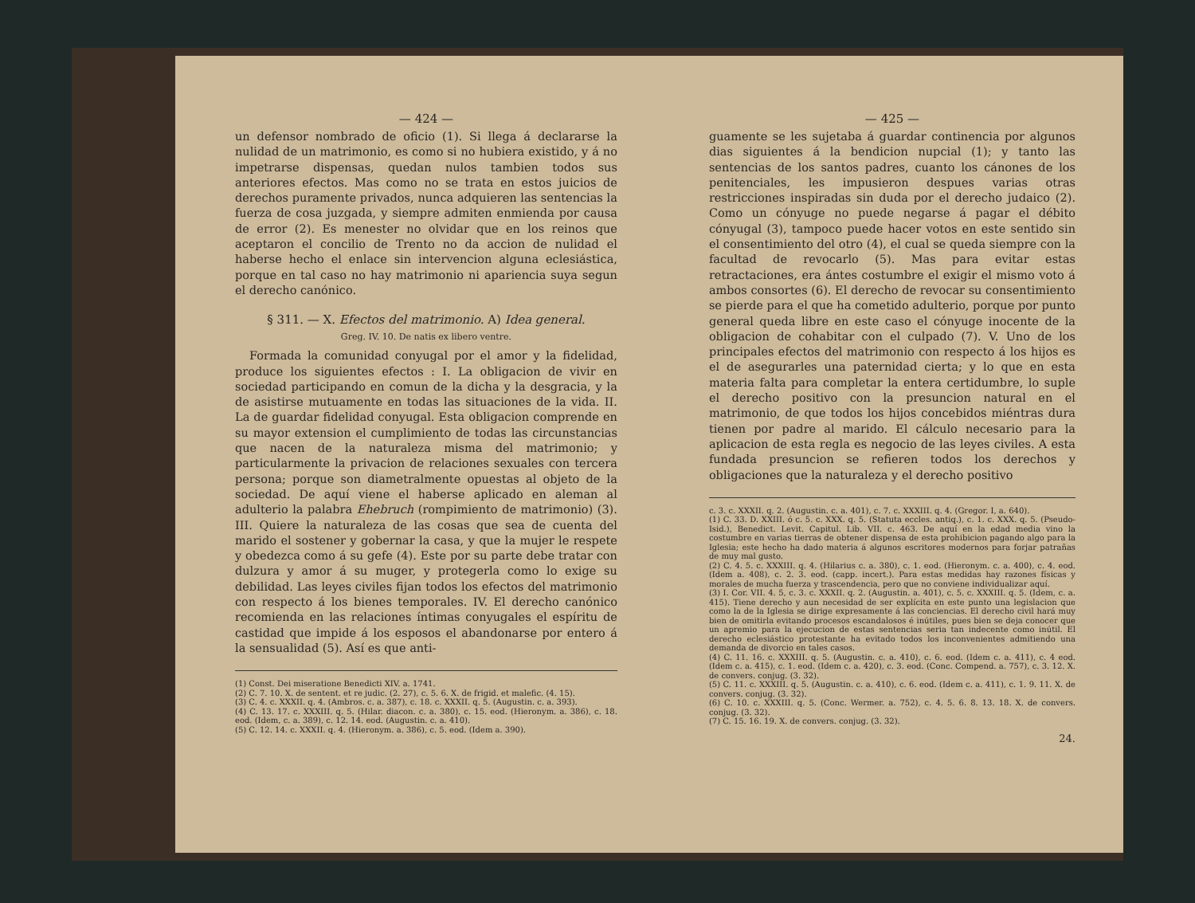— 424 —
un defensor nombrado de oficio (1). Si llega á declararse la nulidad de un matrimonio, es como si no hubiera existido, y á no impetrarse dispensas, quedan nulos tambien todos sus anteriores efectos. Mas como no se trata en estos juicios de derechos puramente privados, nunca adquieren las sentencias la fuerza de cosa juzgada, y siempre admiten enmienda por causa de error (2). Es menester no olvidar que en los reinos que aceptaron el concilio de Trento no da accion de nulidad el haberse hecho el enlace sin intervencion alguna eclesiástica, porque en tal caso no hay matrimonio ni apariencia suya segun el derecho canónico.
§ 311. — X. Efectos del matrimonio. A) Idea general.
Greg. IV. 10. De natis ex libero ventre.
Formada la comunidad conyugal por el amor y la fidelidad, produce los siguientes efectos : I. La obligacion de vivir en sociedad participando en comun de la dicha y la desgracia, y la de asistirse mutuamente en todas las situaciones de la vida. II. La de guardar fidelidad conyugal. Esta obligacion comprende en su mayor extension el cumplimiento de todas las circunstancias que nacen de la naturaleza misma del matrimonio; y particularmente la privacion de relaciones sexuales con tercera persona; porque son diametralmente opuestas al objeto de la sociedad. De aquí viene el haberse aplicado en aleman al adulterio la palabra Ehebruch (rompimiento de matrimonio) (3). III. Quiere la naturaleza de las cosas que sea de cuenta del marido el sostener y gobernar la casa, y que la mujer le respete y obedezca como á su gefe (4). Este por su parte debe tratar con dulzura y amor á su muger, y protegerla como lo exige su debilidad. Las leyes civiles fijan todos los efectos del matrimonio con respecto á los bienes temporales. IV. El derecho canónico recomienda en las relaciones íntimas conyugales el espíritu de castidad que impide á los esposos el abandonarse por entero á la sensualidad (5). Así es que anti-
(1) Const. Dei miseratione Benedicti XIV. a. 1741.
(2) C. 7. 10. X. de sentent. et re judic. (2. 27), c. 5. 6. X. de frigid. et malefic. (4. 15).
(3) C. 4. c. XXXII. q. 4. (Ambros. c. a. 387), c. 18. c. XXXII. q. 5. (Augustin. c. a. 393).
(4) C. 13. 17. c. XXXIII. q. 5. (Hilar. diacon. c. a. 380), c. 15. eod. (Hieronym. a. 386), c. 18. eod. (Idem, c. a. 389), c. 12. 14. eod. (Augustin. c. a. 410).
(5) C. 12. 14. c. XXXII. q. 4. (Hieronym. a. 386), c. 5. eod. (Idem a. 390).
— 425 —
guamente se les sujetaba á guardar continencia por algunos dias siguientes á la bendicion nupcial (1); y tanto las sentencias de los santos padres, cuanto los cánones de los penitenciales, les impusieron despues varias otras restricciones inspiradas sin duda por el derecho judaico (2). Como un cónyuge no puede negarse á pagar el débito cónyugal (3), tampoco puede hacer votos en este sentido sin el consentimiento del otro (4), el cual se queda siempre con la facultad de revocarlo (5). Mas para evitar estas retractaciones, era ántes costumbre el exigir el mismo voto á ambos consortes (6). El derecho de revocar su consentimiento se pierde para el que ha cometido adulterio, porque por punto general queda libre en este caso el cónyuge inocente de la obligacion de cohabitar con el culpado (7). V. Uno de los principales efectos del matrimonio con respecto á los hijos es el de asegurarles una paternidad cierta; y lo que en esta materia falta para completar la entera certidumbre, lo suple el derecho positivo con la presuncion natural en el matrimonio, de que todos los hijos concebidos miéntras dura tienen por padre al marido. El cálculo necesario para la aplicacion de esta regla es negocio de las leyes civiles. A esta fundada presuncion se refieren todos los derechos y obligaciones que la naturaleza y el derecho positivo
c. 3. c. XXXII. q. 2. (Augustin. c. a. 401), c. 7. c. XXXIII. q. 4. (Gregor. I, a. 640).
(1) C. 33. D. XXIII. ó c. 5. c. XXX. q. 5. (Statuta eccles. antiq.), c. 1. c. XXX. q. 5. (Pseudo-Isid.), Benedict. Levit. Capitul. Lib. VII. c. 463. De aquí en la edad media vino la costumbre en varias tierras de obtener dispensa de esta prohibicion pagando algo para la Iglesia; este hecho ha dado materia á algunos escritores modernos para forjar patrañas de muy mal gusto.
(2) C. 4. 5. c. XXXIII. q. 4. (Hilarius c. a. 380), c. 1. eod. (Hieronym. c. a. 400), c. 4. eod. (Idem a. 408), c. 2. 3. eod. (capp. incert.). Para estas medidas hay razones físicas y morales de mucha fuerza y trascendencia, pero que no conviene individualizar aquí.
(3) I. Cor. VII. 4. 5, c. 3. c. XXXII. q. 2. (Augustin. a. 401), c. 5. c. XXXIII. q. 5. (Idem, c. a. 415). Tiene derecho y aun necesidad de ser explícita en este punto una legislacion que como la de la Iglesia se dirige expresamente á las conciencias. El derecho civil hará muy bien de omitirla evitando procesos escandalosos é inútiles, pues bien se deja conocer que un apremio para la ejecucion de estas sentencias seria tan indecente como inútil. El derecho eclesiástico protestante ha evitado todos los inconvenientes admitiendo una demanda de divorcio en tales casos.
(4) C. 11. 16. c. XXXIII. q. 5. (Augustin. c. a. 410), c. 6. eod. (Idem c. a. 411), c. 4 eod. (Idem c. a. 415), c. 1. eod. (Idem c. a. 420), c. 3. eod. (Conc. Compend. a. 757), c. 3. 12. X. de convers. conjug. (3. 32).
(5) C. 11. c. XXXIII. q. 5. (Augustin. c. a. 410), c. 6. eod. (Idem c. a. 411), c. 1. 9. 11. X. de convers. conjug. (3. 32).
(6) C. 10. c. XXXIII. q. 5. (Conc. Wermer. a. 752), c. 4. 5. 6. 8. 13. 18. X. de convers. conjug. (3. 32).
(7) C. 15. 16. 19. X. de convers. conjug. (3. 32).
24.